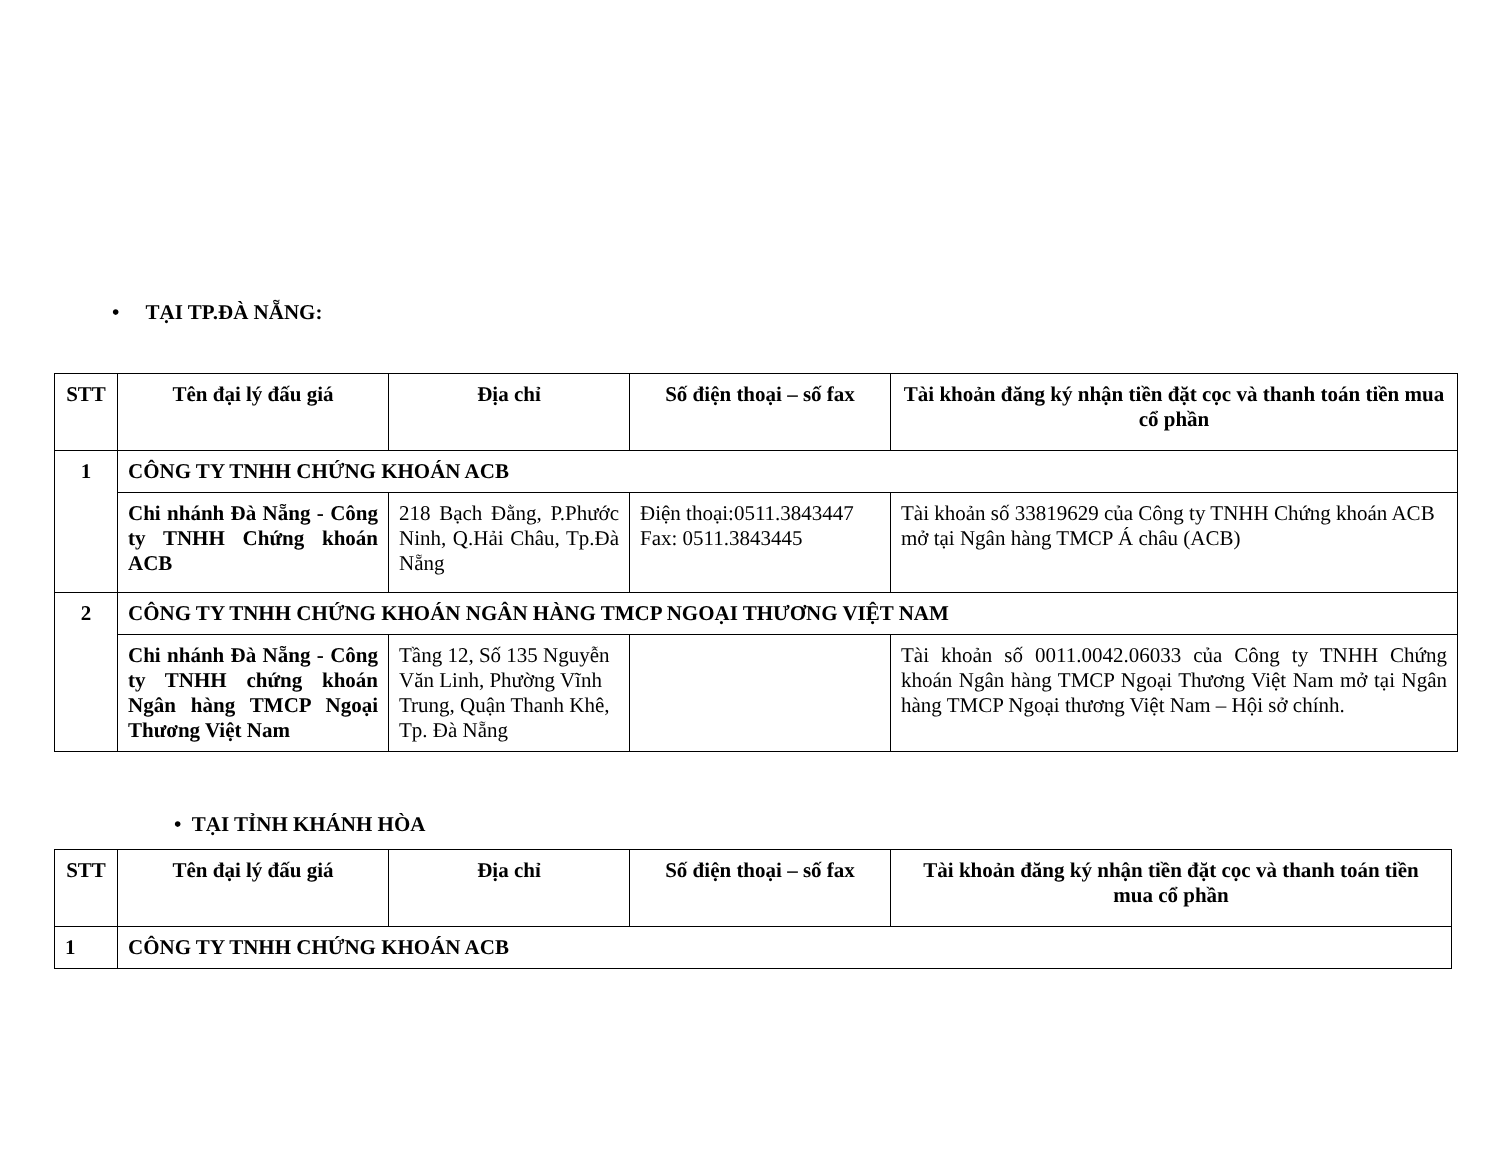• TẠI TP.ĐÀ NẴNG:
| STT | Tên đại lý đấu giá | Địa chỉ | Số điện thoại – số fax | Tài khoản đăng ký nhận tiền đặt cọc và thanh toán tiền mua cổ phần |
| --- | --- | --- | --- | --- |
| 1 | CÔNG TY TNHH CHỨNG KHOÁN ACB | | | |
| | Chi nhánh Đà Nẵng - Công ty TNHH Chứng khoán ACB | 218 Bạch Đằng, P.Phước Ninh, Q.Hải Châu, Tp.Đà Nẵng | Điện thoại:0511.3843447 Fax: 0511.3843445 | Tài khoản số 33819629 của Công ty TNHH Chứng khoán ACB mở tại Ngân hàng TMCP Á châu (ACB) |
| 2 | CÔNG TY TNHH CHỨNG KHOÁN NGÂN HÀNG TMCP NGOẠI THƯƠNG VIỆT NAM | | | |
| | Chi nhánh Đà Nẵng - Công ty TNHH chứng khoán Ngân hàng TMCP Ngoại Thương Việt Nam | Tầng 12, Số 135 Nguyễn Văn Linh, Phường Vĩnh Trung, Quận Thanh Khê, Tp. Đà Nẵng | | Tài khoản số 0011.0042.06033 của Công ty TNHH Chứng khoán Ngân hàng TMCP Ngoại Thương Việt Nam mở tại Ngân hàng TMCP Ngoại thương Việt Nam – Hội sở chính. |
• TẠI TỈNH KHÁNH HÒA
| STT | Tên đại lý đấu giá | Địa chỉ | Số điện thoại – số fax | Tài khoản đăng ký nhận tiền đặt cọc và thanh toán tiền mua cổ phần |
| --- | --- | --- | --- | --- |
| 1 | CÔNG TY TNHH CHỨNG KHOÁN ACB | | | |